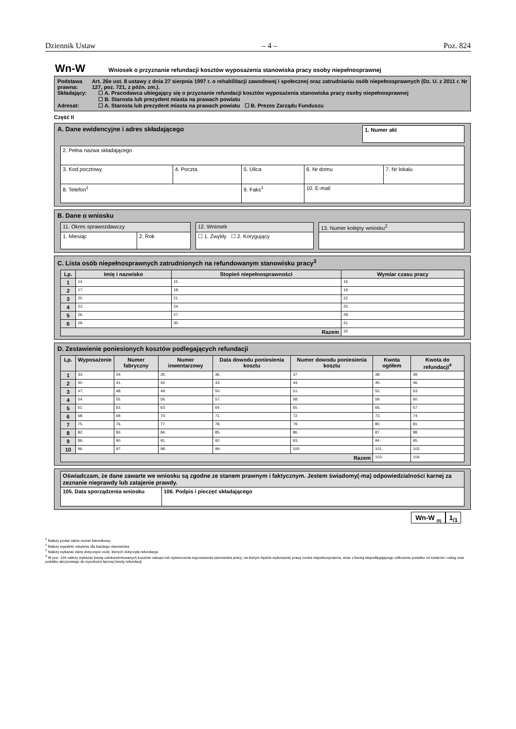Dziennik Ustaw – 4 – Poz. 824
Wn-W Wniosek o przyznanie refundacji kosztów wyposażenia stanowiska pracy osoby niepełnosprawnej
Podstawa prawna:
Art. 26e ust. 8 ustawy z dnia 27 sierpnia 1997 r. o rehabilitacji zawodowej i społecznej oraz zatrudnianiu osób niepełnosprawnych (Dz. U. z 2011 r. Nr 127, poz. 721, z późn. zm.).
Składający: ☐ A. Pracodawca ubiegający się o przyznanie refundacji kosztów wyposażenia stanowiska pracy osoby niepełnosprawnej
☐ B. Starosta lub prezydent miasta na prawach powiatu
Adresat: ☐ A. Starosta lub prezydent miasta na prawach powiatu ☐ B. Prezes Zarządu Funduszu
Część II
A. Dane ewidencyjne i adres składającego
1. Numer akt
| 2. Pełna nazwa składającego | | | | | |
| 3. Kod pocztowy | 4. Poczta | 5. Ulica | | 6. Nr domu | 7. Nr lokalu |
| 8. Telefon<sup>1</sup> | | 9. Faks<sup>1</sup> | 10. E-mail | | |
B. Dane o wniosku
| 11. Okres sprawozdawczy | |
| 1. Miesiąc | 2. Rok |
| 12. Wniosek |
| ☐ 1. Zwykły ☐ 2. Korygujący |
| 13. Numer kolejny wniosku<sup>2</sup> |
C. Lista osób niepełnosprawnych zatrudnionych na refundowanym stanowisku pracy<sup>3</sup>
| Lp. | Imię i nazwisko | Stopień niepełnosprawności | Wymiar czasu pracy |
| --- | --- | --- | --- |
| 1 | 14. | 15. | 16. |
| 2 | 17. | 18. | 19. |
| 3 | 20. | 21. | 22. |
| 4 | 23. | 24. | 25. |
| 5 | 26. | 27. | 28. |
| 6 | 29. | 30. | 31. |
| Razem | | | 32. |
D. Zestawienie poniesionych kosztów podlegających refundacji
| Lp. | Wyposażenie | Numer fabryczny | Numer inwentarzowy | Data dowodu poniesienia kosztu | Numer dowodu poniesienia kosztu | Kwota ogółem | Kwota do refundacji<sup>4</sup> |
| --- | --- | --- | --- | --- | --- | --- | --- |
| 1 | 33. | 34. | 35. | 36. | 37. | 38. | 39. |
| 2 | 40. | 41. | 42. | 43. | 44. | 45. | 46. |
| 3 | 47. | 48. | 49. | 50. | 51. | 52. | 53. |
| 4 | 54. | 55. | 56. | 57. | 58. | 59. | 60. |
| 5 | 61. | 62. | 63. | 64. | 65. | 66. | 67. |
| 6 | 68. | 69. | 70. | 71. | 72. | 73. | 74. |
| 7 | 75. | 76. | 77. | 78. | 79. | 80. | 81. |
| 8 | 82. | 83. | 84. | 85. | 86. | 87. | 88. |
| 9 | 89. | 90. | 91. | 92. | 93. | 94. | 95. |
| 10 | 96. | 97. | 98. | 99. | 100. | 101. | 102. |
| Razem | | | | | | 103. | 104. |
| Oświadczam, że dane zawarte we wniosku są zgodne ze stanem prawnym i faktycznym. Jestem świadomy(-ma) odpowiedzialności karnej za zeznanie nieprawdy lub zatajenie prawdy. | |
| 105. Data sporządzenia wniosku | 106. Podpis i pieczęć składającego |
Wn-W <sub>(II)</sub> 1<sub>/1</sub>
<sup>1</sup> Należy podać także numer kierunkowy.
<sup>2</sup> Należy wypełnić odrębnie dla każdego stanowiska.
<sup>3</sup> Należy wykazać dane dotyczące osób, których dotyczyła refundacja.
<sup>4</sup> W poz. 104 należy wykazać kwotę udokumentowanych kosztów zakupu lub wytworzenia wyposażenia stanowiska pracy, na którym będzie wykonywać pracę osoba niepełnosprawna, wraz z kwotą niepodlegającego odliczeniu podatku od towarów i usług oraz podatku akcyzowego do wysokości łącznej kwoty refundacji.